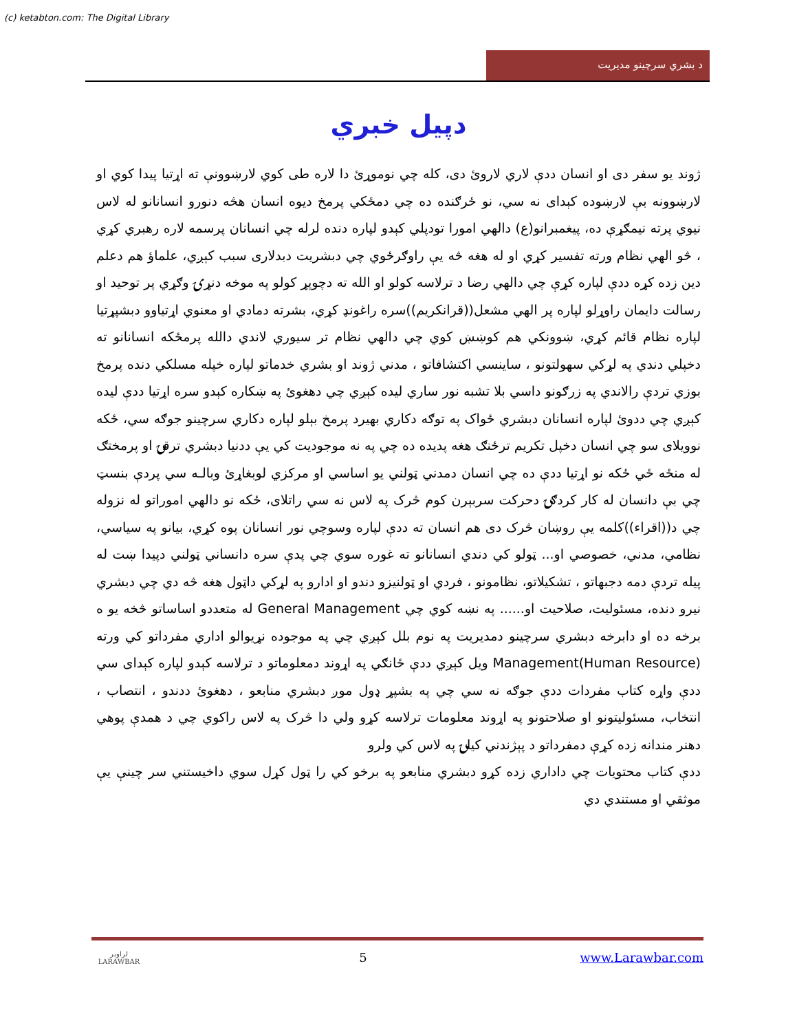(c) ketabton.com: The Digital Library
د بشري سرچينو مديريت
دپيل خبري
ژوند يو سفر دی او انسان ددې لاري لاروئ دی، کله چي نوموړئ دا لاره طی کوي لارښوونې ته اړتيا پيدا کوي او لارښوونه بې لارښوده کېدای نه سي، نو ځرګنده ده چي دمځکي پرمخ ديوه انسان هڅه دنورو انسانانو له لاس نيوي پرته نيمګړې ده، پيغمبرانو(ع) دالهي امورا تودپلي کېدو لپاره دنده لرله چي انسانان پرسمه لاره رهبري کړي ، څو الهي نظام ورته تفسير کړي او له هغه څه يې راوګرځوي چي دبشريت دبدلاری سبب کېږي، علماؤ هم دعلم دين زده کړه ددې لپاره کړې چي دالهي رضا د ترلاسه کولو او الله ته دچوپړ کولو په موخه دنړۍ وګړي پر توحيد او رسالت دايمان راوړلو لپاره پر الهي مشعل((قرانکريم))سره راغونډ کړي، بشرته دمادي او معنوي اړتياوو دبشپړتيا لپاره نظام قائم کړي، ښوونکي هم کوښښ کوي چي دالهي نظام تر سيوري لاندي دالله پرمځکه انسانانو ته دخپلي دندي په لړکي سهولتونو ، ساينسي اکتشافاتو ، مدني ژوند او بشري خدماتو لپاره خپله مسلکي دنده پرمخ بوزي تردې رالاندي په زرګونو داسي بلا تشبه نور ساري ليده کېږي چي دهغوئ په ښکاره کېدو سره اړتيا ددې ليده کېږي چي ددوئ لپاره انسانان دبشري ځواک په توګه دکاري بهيرد پرمخ بېلو لپاره دکاري سرچينو جوګه سي، ځکه نوويلای سو چي انسان دخپل تکريم ترځنګ هغه پديده ده چي په نه موجوديت کي يې ددنيا دبشري ترقۍ او پرمختګ له منځه ځي ځکه نو اړتيا ددې ده چي انسان دمدني ټولني يو اساسي او مرکزي لوبغاړئ وبالـه سي پردې بنسټ چي بې دانسان له کار کردګۍ دحرکت سربېرن کوم څرک په لاس نه سي راتلای، ځکه نو دالهي اموراتو له نزوله چي د((اقراء))کلمه يې روښان څرک دی هم انسان ته ددې لپاره وسوچي نور انسانان پوه کړي، بيانو په سياسي، نظامي، مدني، خصوصي او... ټولو کي دندي انسانانو ته غوره سوي چي پدې سره دانساني ټولني دپيدا ښت له پيله تردې دمه دجبهاتو ، تشکيلاتو، نظامونو ، فردي او ټولنيزو دندو او ادارو په لړکي داټول هغه څه دي چي دبشري نيرو دنده، مسئوليت، صلاحيت او...... په نښه کوي چي General Management له متعددو اساساتو څخه يو ه برخه ده او دابرخه دبشري سرچينو دمديريت په نوم بلل کېږي چي په موجوده نړيوالو اداري مفرداتو کي ورته Management(Human Resource) ويل کېږي ددې ځانګي په اړوند دمعلوماتو د ترلاسه کېدو لپاره کېدای سي ددې واړه کتاب مفردات ددې جوګه نه سي چي په بشپړ ډول موږ دبشري منابعو ، دهغوئ ددندو ، انتصاب ، انتخاب، مسئوليتونو او صلاحتونو په اړوند معلومات ترلاسه کړو ولي دا څرک په لاس راکوي چي د همدې پوهي دهنر مندانه زده کړې دمفرداتو د پېژندني کيلۍ په لاس کي ولرو
ددې کتاب محتويات چي داداري زده کړو دبشري منابعو په برخو کي را ټول کړل سوي داخيستني سر چينې يې موثقي او مستندي دي
لراوبر
LARAWBAR
5 www.Larawbar.com